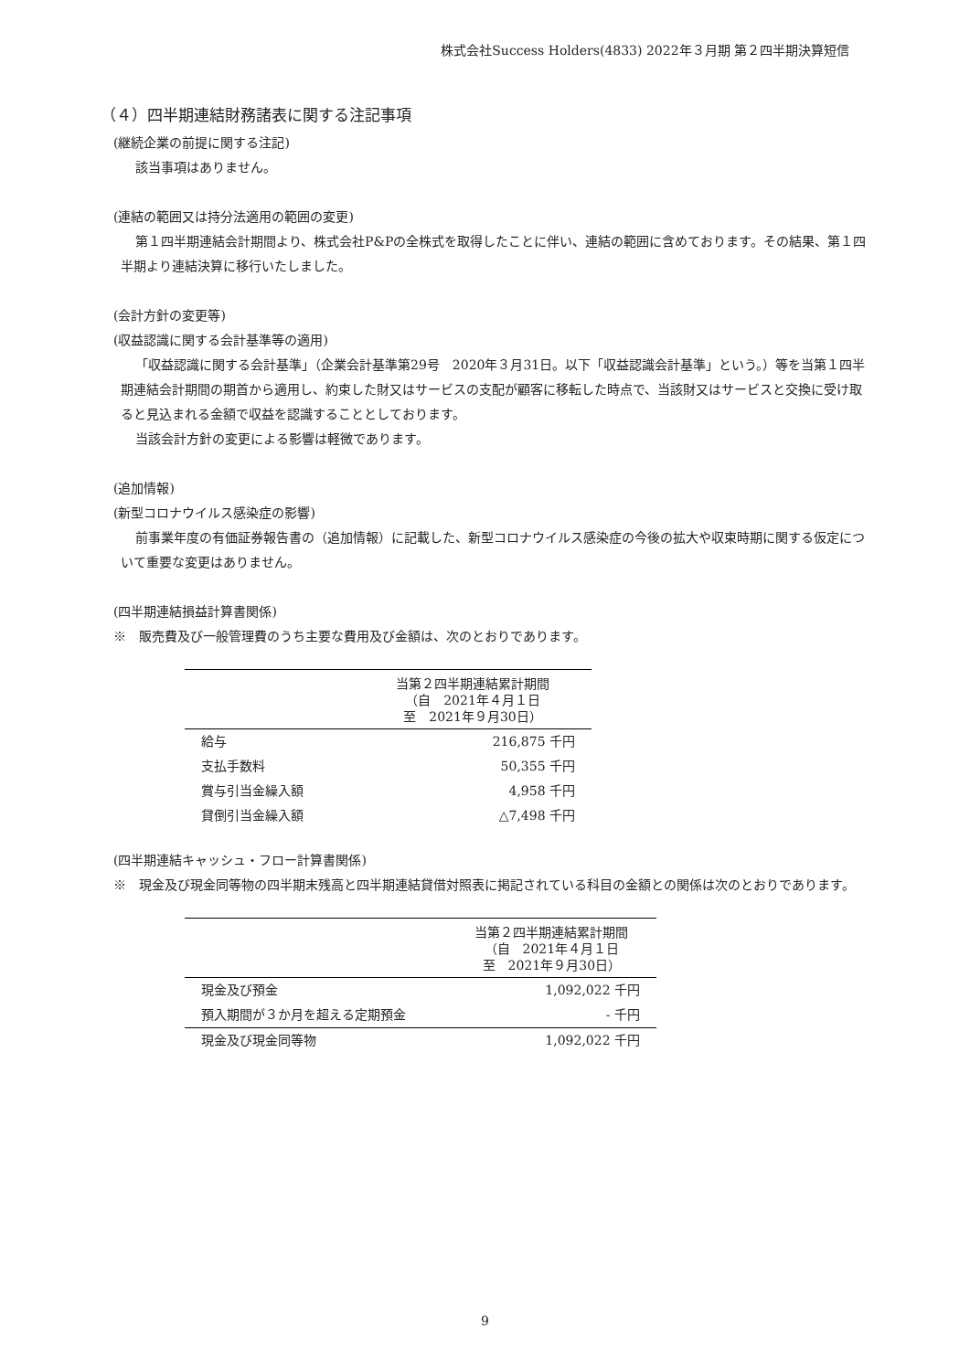株式会社Success Holders(4833) 2022年３月期 第２四半期決算短信
（４）四半期連結財務諸表に関する注記事項
(継続企業の前提に関する注記)
該当事項はありません。
(連結の範囲又は持分法適用の範囲の変更)
第１四半期連結会計期間より、株式会社P&Pの全株式を取得したことに伴い、連結の範囲に含めております。その結果、第１四半期より連結決算に移行いたしました。
(会計方針の変更等)
(収益認識に関する会計基準等の適用)
「収益認識に関する会計基準」（企業会計基準第29号　2020年３月31日。以下「収益認識会計基準」という。）等を当第１四半期連結会計期間の期首から適用し、約束した財又はサービスの支配が顧客に移転した時点で、当該財又はサービスと交換に受け取ると見込まれる金額で収益を認識することとしております。
当該会計方針の変更による影響は軽微であります。
(追加情報)
(新型コロナウイルス感染症の影響)
前事業年度の有価証券報告書の（追加情報）に記載した、新型コロナウイルス感染症の今後の拡大や収束時期に関する仮定について重要な変更はありません。
(四半期連結損益計算書関係)
※　販売費及び一般管理費のうち主要な費用及び金額は、次のとおりであります。
| | 当第２四半期連結累計期間 （自 2021年４月１日 至 2021年９月30日） |
| --- | --- |
| 給与 | 216,875 千円 |
| 支払手数料 | 50,355 千円 |
| 賞与引当金繰入額 | 4,958 千円 |
| 貸倒引当金繰入額 | △7,498 千円 |
(四半期連結キャッシュ・フロー計算書関係)
※　現金及び現金同等物の四半期末残高と四半期連結貸借対照表に掲記されている科目の金額との関係は次のとおりであります。
| | 当第２四半期連結累計期間 （自 2021年４月１日 至 2021年９月30日） |
| --- | --- |
| 現金及び預金 | 1,092,022 千円 |
| 預入期間が３か月を超える定期預金 | - 千円 |
| 現金及び現金同等物 | 1,092,022 千円 |
9